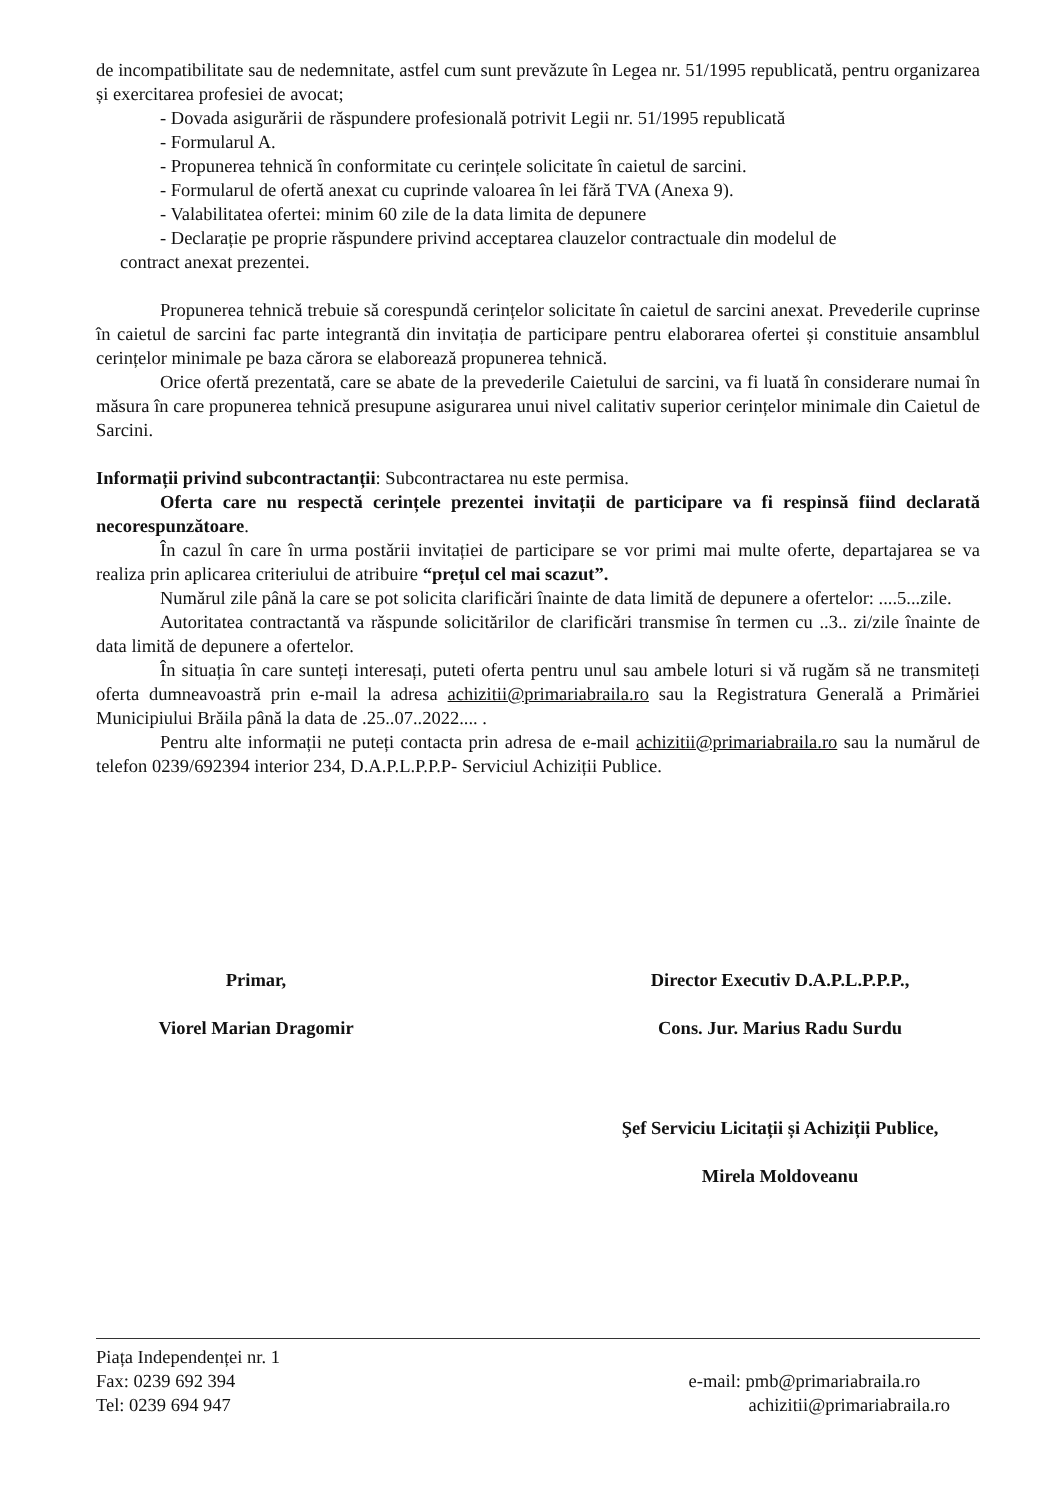de incompatibilitate sau de nedemnitate, astfel cum sunt prevăzute în Legea nr. 51/1995 republicată, pentru organizarea și exercitarea profesiei de avocat;
- Dovada asigurării de răspundere profesională potrivit Legii nr. 51/1995 republicată
- Formularul A.
- Propunerea tehnică în conformitate cu cerințele solicitate în caietul de sarcini.
- Formularul de ofertă anexat cu cuprinde valoarea în lei fără TVA (Anexa 9).
- Valabilitatea ofertei: minim 60 zile de la data limita de depunere
- Declarație pe proprie răspundere privind acceptarea clauzelor contractuale din modelul de
contract anexat prezentei.
Propunerea tehnică trebuie să corespundă cerințelor solicitate în caietul de sarcini anexat. Prevederile cuprinse în caietul de sarcini fac parte integrantă din invitația de participare pentru elaborarea ofertei și constituie ansamblul cerințelor minimale pe baza cărora se elaborează propunerea tehnică.
Orice ofertă prezentată, care se abate de la prevederile Caietului de sarcini, va fi luată în considerare numai în măsura în care propunerea tehnică presupune asigurarea unui nivel calitativ superior cerințelor minimale din Caietul de Sarcini.
Informații privind subcontractanții: Subcontractarea nu este permisa.
Oferta care nu respectă cerințele prezentei invitații de participare va fi respinsă fiind declarată necorespunzătoare.
În cazul în care în urma postării invitației de participare se vor primi mai multe oferte, departajarea se va realiza prin aplicarea criteriului de atribuire “prețul cel mai scazut”.
Numărul zile până la care se pot solicita clarificări înainte de data limită de depunere a ofertelor: ....5...zile.
Autoritatea contractantă va răspunde solicitărilor de clarificări transmise în termen cu ..3.. zi/zile înainte de data limită de depunere a ofertelor.
În situația în care sunteți interesați, puteti oferta pentru unul sau ambele loturi si vă rugăm să ne transmiteți oferta dumneavoastră prin e-mail la adresa achizitii@primariabraila.ro sau la Registratura Generală a Primăriei Municipiului Brăila până la data de .25..07..2022.... .
Pentru alte informații ne puteți contacta prin adresa de e-mail achizitii@primariabraila.ro sau la numărul de telefon 0239/692394 interior 234, D.A.P.L.P.P.P- Serviciul Achiziții Publice.
Primar,
Viorel Marian Dragomir
Director Executiv D.A.P.L.P.P.P.,
Cons. Jur. Marius Radu Surdu
Şef Serviciu Licitații și Achiziții Publice,
Mirela Moldoveanu
Piața Independenței nr. 1
Fax: 0239 692 394
Tel: 0239 694 947
e-mail: pmb@primariabraila.ro
achizitii@primariabraila.ro